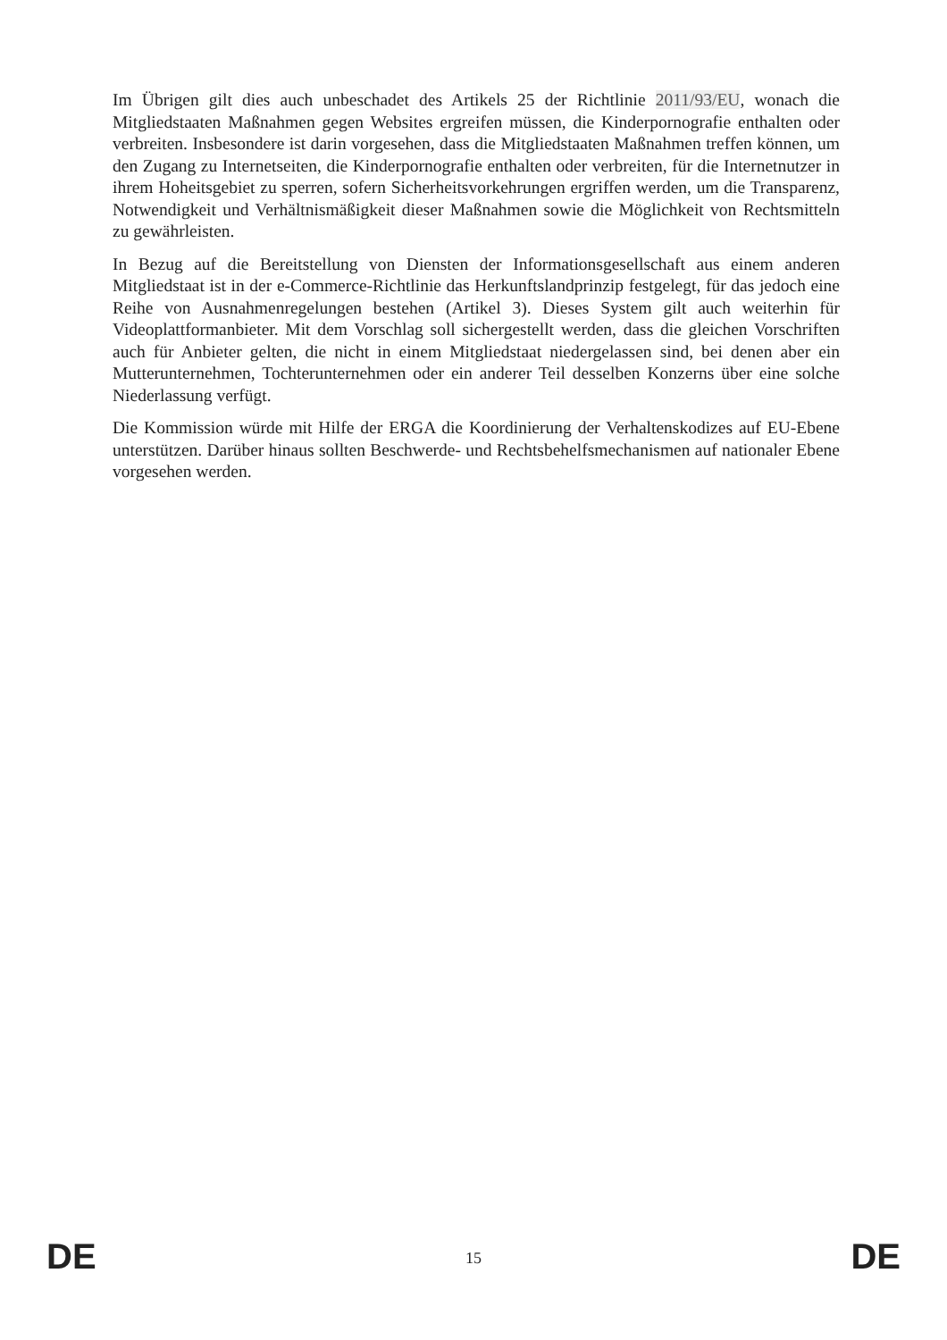Im Übrigen gilt dies auch unbeschadet des Artikels 25 der Richtlinie 2011/93/EU, wonach die Mitgliedstaaten Maßnahmen gegen Websites ergreifen müssen, die Kinderpornografie enthalten oder verbreiten. Insbesondere ist darin vorgesehen, dass die Mitgliedstaaten Maßnahmen treffen können, um den Zugang zu Internetseiten, die Kinderpornografie enthalten oder verbreiten, für die Internetnutzer in ihrem Hoheitsgebiet zu sperren, sofern Sicherheitsvorkehrungen ergriffen werden, um die Transparenz, Notwendigkeit und Verhältnismäßigkeit dieser Maßnahmen sowie die Möglichkeit von Rechtsmitteln zu gewährleisten.
In Bezug auf die Bereitstellung von Diensten der Informationsgesellschaft aus einem anderen Mitgliedstaat ist in der e-Commerce-Richtlinie das Herkunftslandprinzip festgelegt, für das jedoch eine Reihe von Ausnahmenregelungen bestehen (Artikel 3). Dieses System gilt auch weiterhin für Videoplattformanbieter. Mit dem Vorschlag soll sichergestellt werden, dass die gleichen Vorschriften auch für Anbieter gelten, die nicht in einem Mitgliedstaat niedergelassen sind, bei denen aber ein Mutterunternehmen, Tochterunternehmen oder ein anderer Teil desselben Konzerns über eine solche Niederlassung verfügt.
Die Kommission würde mit Hilfe der ERGA die Koordinierung der Verhaltenskodizes auf EU-Ebene unterstützen. Darüber hinaus sollten Beschwerde- und Rechtsbehelfsmechanismen auf nationaler Ebene vorgesehen werden.
DE 15 DE